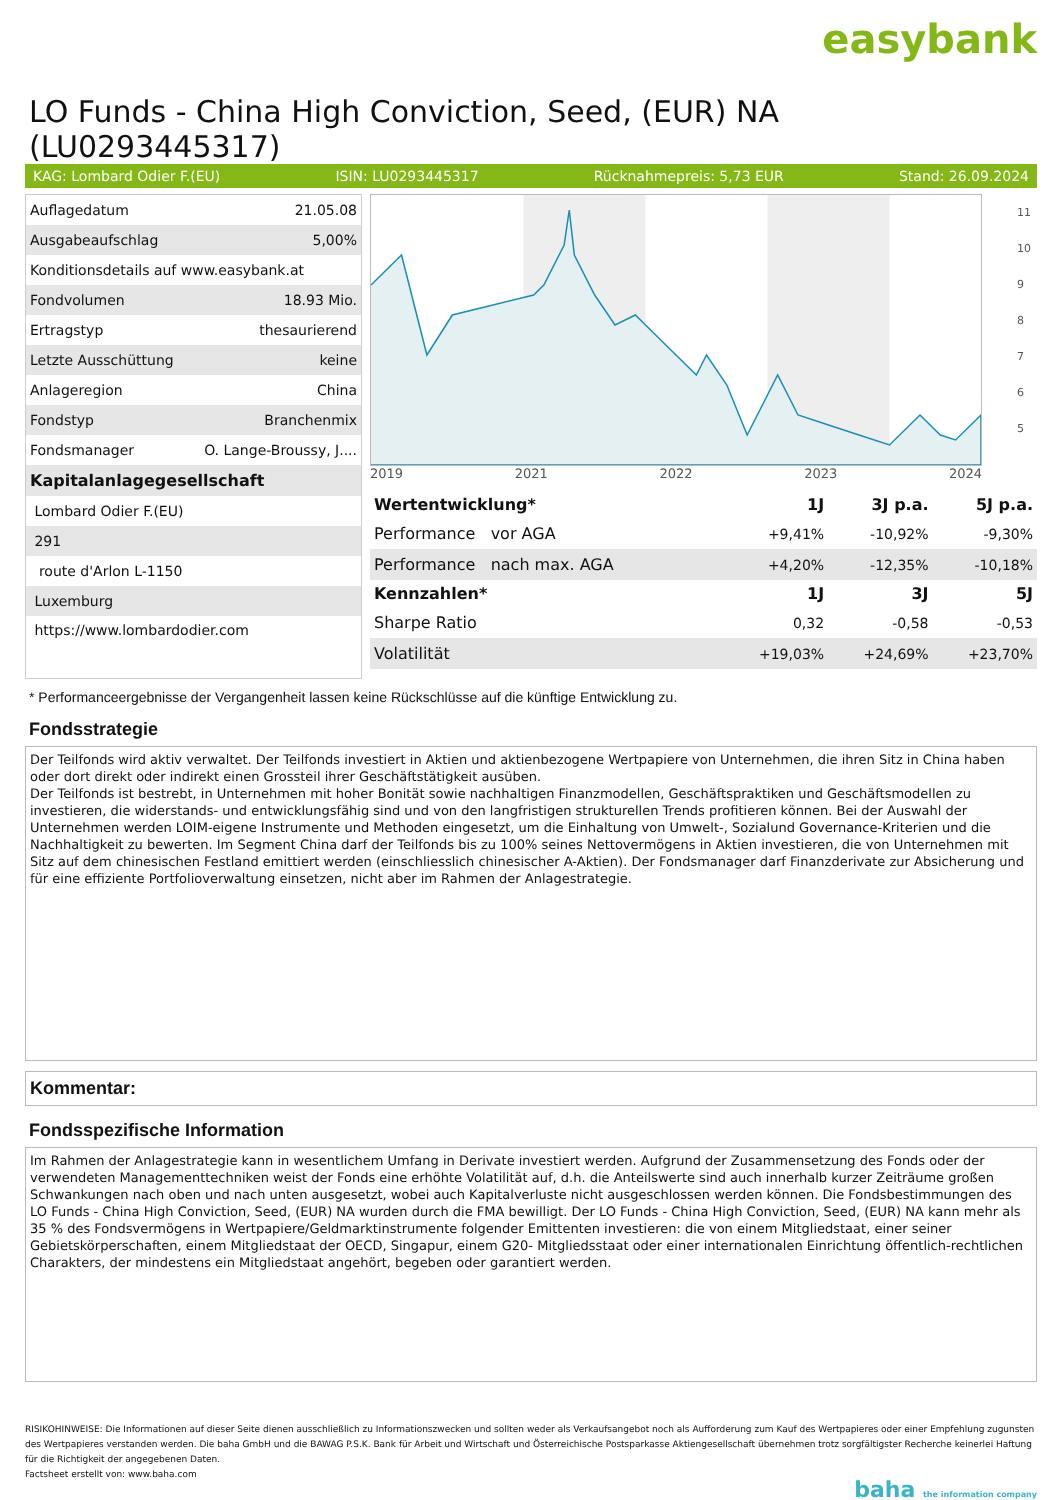easybank
LO Funds - China High Conviction, Seed, (EUR) NA (LU0293445317)
KAG: Lombard Odier F.(EU) ISIN: LU0293445317 Rücknahmepreis: 5,73 EUR Stand: 26.09.2024
| Auflagedatum | 21.05.08 |
| Ausgabeaufschlag | 5,00% |
| Konditionsdetails auf www.easybank.at | |
| Fondvolumen | 18.93 Mio. |
| Ertragstyp | thesaurierend |
| Letzte Ausschüttung | keine |
| Anlageregion | China |
| Fondstyp | Branchenmix |
| Fondsmanager | O. Lange-Broussy, J.... |
| Kapitalanlagegesellschaft | |
| Lombard Odier F.(EU) | |
| 291 | |
| route d'Arlon L-1150 | |
| Luxemburg | |
| https://www.lombardodier.com | |
11
10
9
8
7
6
5
2019 2021 2022 2023 2024
| Wertentwicklung* | 1J | 3J p.a. | 5J p.a. |
| --- | --- | --- | --- |
| Performance vor AGA | +9,41% | -10,92% | -9,30% |
| Performance nach max. AGA | +4,20% | -12,35% | -10,18% |
| Kennzahlen* | 1J | 3J | 5J |
| Sharpe Ratio | 0,32 | -0,58 | -0,53 |
| Volatilität | +19,03% | +24,69% | +23,70% |
* Performanceergebnisse der Vergangenheit lassen keine Rückschlüsse auf die künftige Entwicklung zu.
Fondsstrategie
Der Teilfonds wird aktiv verwaltet. Der Teilfonds investiert in Aktien und aktienbezogene Wertpapiere von Unternehmen, die ihren Sitz in China haben oder dort direkt oder indirekt einen Grossteil ihrer Geschäftstätigkeit ausüben.
Der Teilfonds ist bestrebt, in Unternehmen mit hoher Bonität sowie nachhaltigen Finanzmodellen, Geschäftspraktiken und Geschäftsmodellen zu investieren, die widerstands- und entwicklungsfähig sind und von den langfristigen strukturellen Trends profitieren können. Bei der Auswahl der Unternehmen werden LOIM-eigene Instrumente und Methoden eingesetzt, um die Einhaltung von Umwelt-, Sozialund Governance-Kriterien und die Nachhaltigkeit zu bewerten. Im Segment China darf der Teilfonds bis zu 100% seines Nettovermögens in Aktien investieren, die von Unternehmen mit Sitz auf dem chinesischen Festland emittiert werden (einschliesslich chinesischer A-Aktien). Der Fondsmanager darf Finanzderivate zur Absicherung und für eine effiziente Portfolioverwaltung einsetzen, nicht aber im Rahmen der Anlagestrategie.
Kommentar:
Fondsspezifische Information
Im Rahmen der Anlagestrategie kann in wesentlichem Umfang in Derivate investiert werden. Aufgrund der Zusammensetzung des Fonds oder der verwendeten Managementtechniken weist der Fonds eine erhöhte Volatilität auf, d.h. die Anteilswerte sind auch innerhalb kurzer Zeiträume großen Schwankungen nach oben und nach unten ausgesetzt, wobei auch Kapitalverluste nicht ausgeschlossen werden können. Die Fondsbestimmungen des LO Funds - China High Conviction, Seed, (EUR) NA wurden durch die FMA bewilligt. Der LO Funds - China High Conviction, Seed, (EUR) NA kann mehr als 35 % des Fondsvermögens in Wertpapiere/Geldmarktinstrumente folgender Emittenten investieren: die von einem Mitgliedstaat, einer seiner Gebietskörperschaften, einem Mitgliedstaat der OECD, Singapur, einem G20- Mitgliedsstaat oder einer internationalen Einrichtung öffentlich-rechtlichen Charakters, der mindestens ein Mitgliedstaat angehört, begeben oder garantiert werden.
RISIKOHINWEISE: Die Informationen auf dieser Seite dienen ausschließlich zu Informationszwecken und sollten weder als Verkaufsangebot noch als Aufforderung zum Kauf des Wertpapieres oder einer Empfehlung zugunsten des Wertpapieres verstanden werden. Die baha GmbH und die BAWAG P.S.K. Bank für Arbeit und Wirtschaft und Österreichische Postsparkasse Aktiengesellschaft übernehmen trotz sorgfältigster Recherche keinerlei Haftung für die Richtigkeit der angegebenen Daten.
Factsheet erstellt von: www.baha.com
baha the information company